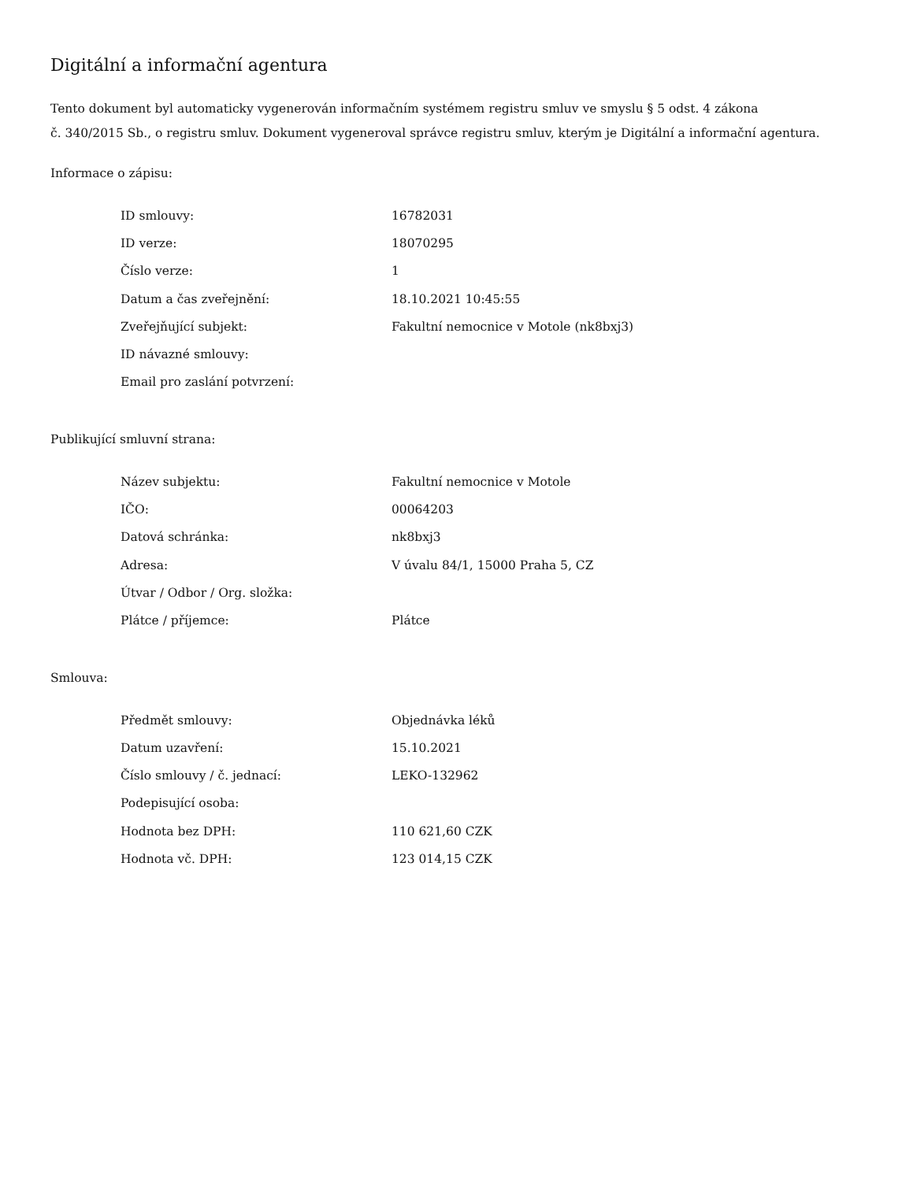Digitální a informační agentura
Tento dokument byl automaticky vygenerován informačním systémem registru smluv ve smyslu § 5 odst. 4 zákona
č. 340/2015 Sb., o registru smluv. Dokument vygeneroval správce registru smluv, kterým je Digitální a informační agentura.
Informace o zápisu:
| ID smlouvy: | 16782031 |
| ID verze: | 18070295 |
| Číslo verze: | 1 |
| Datum a čas zveřejnění: | 18.10.2021 10:45:55 |
| Zveřejňující subjekt: | Fakultní nemocnice v Motole (nk8bxj3) |
| ID návazné smlouvy: | |
| Email pro zaslání potvrzení: | |
Publikující smluvní strana:
| Název subjektu: | Fakultní nemocnice v Motole |
| IČO: | 00064203 |
| Datová schránka: | nk8bxj3 |
| Adresa: | V úvalu 84/1, 15000 Praha 5, CZ |
| Útvar / Odbor / Org. složka: | |
| Plátce / příjemce: | Plátce |
Smlouva:
| Předmět smlouvy: | Objednávka léků |
| Datum uzavření: | 15.10.2021 |
| Číslo smlouvy / č. jednací: | LEKO-132962 |
| Podepisující osoba: | |
| Hodnota bez DPH: | 110 621,60 CZK |
| Hodnota vč. DPH: | 123 014,15 CZK |